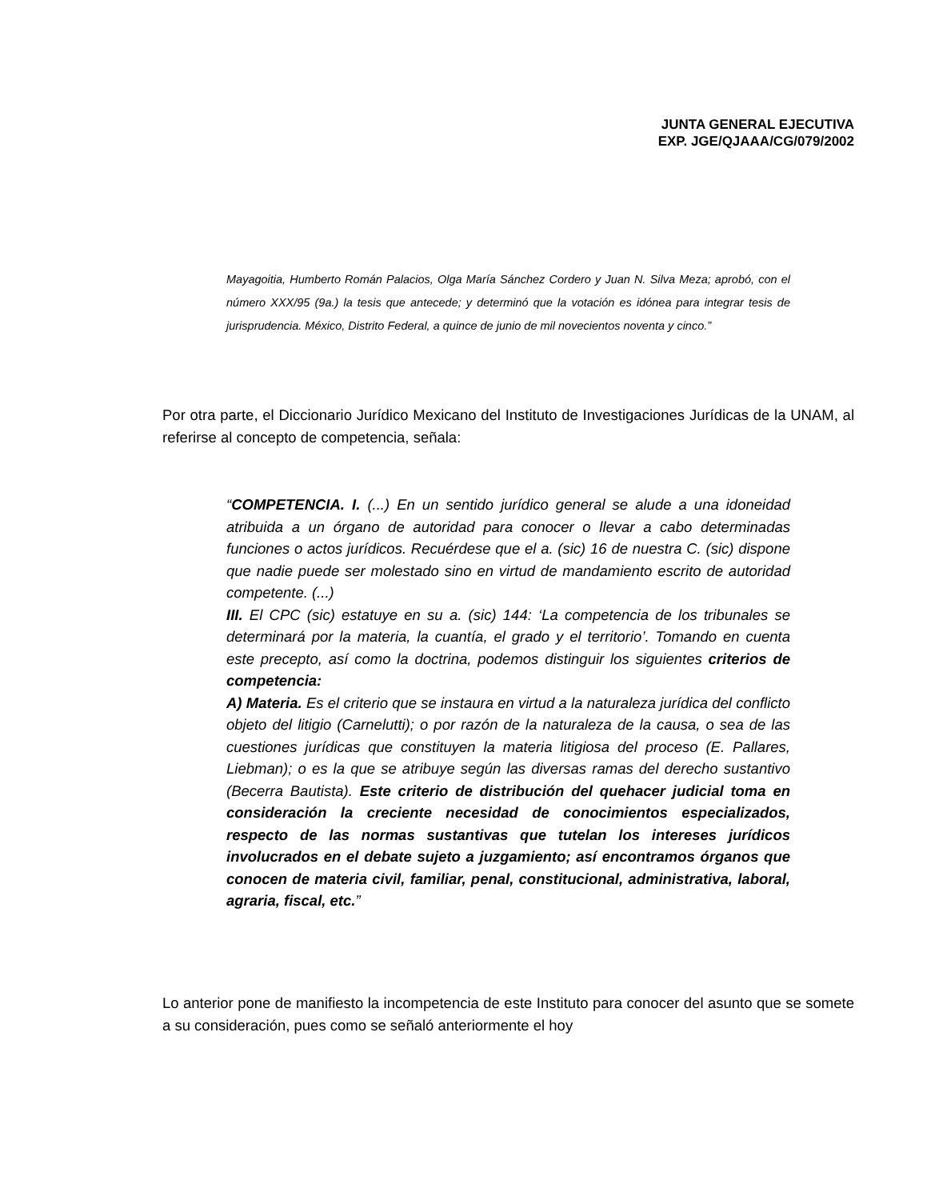JUNTA GENERAL EJECUTIVA
EXP. JGE/QJAAA/CG/079/2002
Mayagoitia, Humberto Román Palacios, Olga María Sánchez Cordero y Juan N. Silva Meza; aprobó, con el número XXX/95 (9a.) la tesis que antecede; y determinó que la votación es idónea para integrar tesis de jurisprudencia. México, Distrito Federal, a quince de junio de mil novecientos noventa y cinco.”
Por otra parte, el Diccionario Jurídico Mexicano del Instituto de Investigaciones Jurídicas de la UNAM, al referirse al concepto de competencia, señala:
“COMPETENCIA. I. (...) En un sentido jurídico general se alude a una idoneidad atribuida a un órgano de autoridad para conocer o llevar a cabo determinadas funciones o actos jurídicos. Recuérdese que el a. (sic) 16 de nuestra C. (sic) dispone que nadie puede ser molestado sino en virtud de mandamiento escrito de autoridad competente. (...)
III. El CPC (sic) estatuye en su a. (sic) 144: ‘La competencia de los tribunales se determinará por la materia, la cuantía, el grado y el territorio’. Tomando en cuenta este precepto, así como la doctrina, podemos distinguir los siguientes criterios de competencia:
A) Materia. Es el criterio que se instaura en virtud a la naturaleza jurídica del conflicto objeto del litigio (Carnelutti); o por razón de la naturaleza de la causa, o sea de las cuestiones jurídicas que constituyen la materia litigiosa del proceso (E. Pallares, Liebman); o es la que se atribuye según las diversas ramas del derecho sustantivo (Becerra Bautista). Este criterio de distribución del quehacer judicial toma en consideración la creciente necesidad de conocimientos especializados, respecto de las normas sustantivas que tutelan los intereses jurídicos involucrados en el debate sujeto a juzgamiento; así encontramos órganos que conocen de materia civil, familiar, penal, constitucional, administrativa, laboral, agraria, fiscal, etc.”
Lo anterior pone de manifiesto la incompetencia de este Instituto para conocer del asunto que se somete a su consideración, pues como se señaló anteriormente el hoy